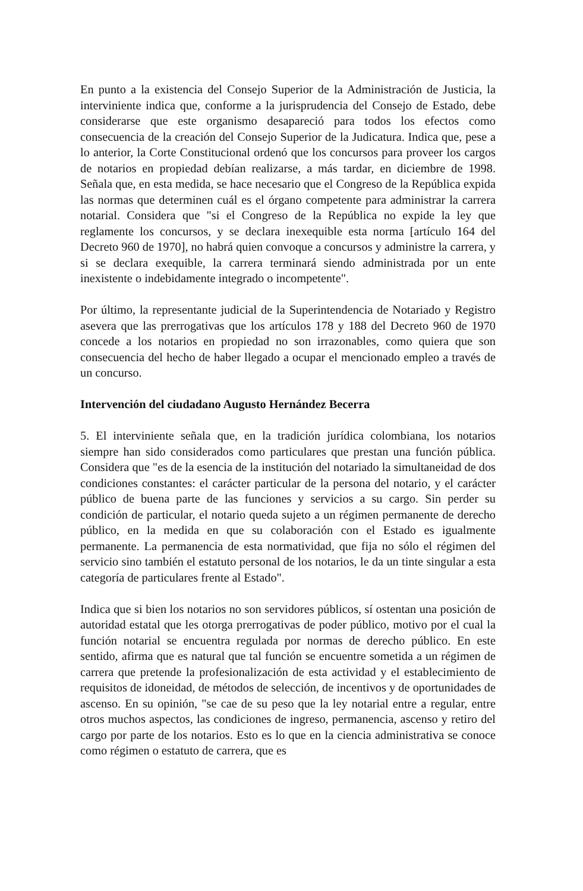En punto a la existencia del Consejo Superior de la Administración de Justicia, la interviniente indica que, conforme a la jurisprudencia del Consejo de Estado, debe considerarse que este organismo desapareció para todos los efectos como consecuencia de la creación del Consejo Superior de la Judicatura. Indica que, pese a lo anterior, la Corte Constitucional ordenó que los concursos para proveer los cargos de notarios en propiedad debían realizarse, a más tardar, en diciembre de 1998. Señala que, en esta medida, se hace necesario que el Congreso de la República expida las normas que determinen cuál es el órgano competente para administrar la carrera notarial. Considera que "si el Congreso de la República no expide la ley que reglamente los concursos, y se declara inexequible esta norma [artículo 164 del Decreto 960 de 1970], no habrá quien convoque a concursos y administre la carrera, y si se declara exequible, la carrera terminará siendo administrada por un ente inexistente o indebidamente integrado o incompetente".
Por último, la representante judicial de la Superintendencia de Notariado y Registro asevera que las prerrogativas que los artículos 178 y 188 del Decreto 960 de 1970 concede a los notarios en propiedad no son irrazonables, como quiera que son consecuencia del hecho de haber llegado a ocupar el mencionado empleo a través de un concurso.
Intervención del ciudadano Augusto Hernández Becerra
5. El interviniente señala que, en la tradición jurídica colombiana, los notarios siempre han sido considerados como particulares que prestan una función pública. Considera que "es de la esencia de la institución del notariado la simultaneidad de dos condiciones constantes: el carácter particular de la persona del notario, y el carácter público de buena parte de las funciones y servicios a su cargo. Sin perder su condición de particular, el notario queda sujeto a un régimen permanente de derecho público, en la medida en que su colaboración con el Estado es igualmente permanente. La permanencia de esta normatividad, que fija no sólo el régimen del servicio sino también el estatuto personal de los notarios, le da un tinte singular a esta categoría de particulares frente al Estado".
Indica que si bien los notarios no son servidores públicos, sí ostentan una posición de autoridad estatal que les otorga prerrogativas de poder público, motivo por el cual la función notarial se encuentra regulada por normas de derecho público. En este sentido, afirma que es natural que tal función se encuentre sometida a un régimen de carrera que pretende la profesionalización de esta actividad y el establecimiento de requisitos de idoneidad, de métodos de selección, de incentivos y de oportunidades de ascenso. En su opinión, "se cae de su peso que la ley notarial entre a regular, entre otros muchos aspectos, las condiciones de ingreso, permanencia, ascenso y retiro del cargo por parte de los notarios. Esto es lo que en la ciencia administrativa se conoce como régimen o estatuto de carrera, que es